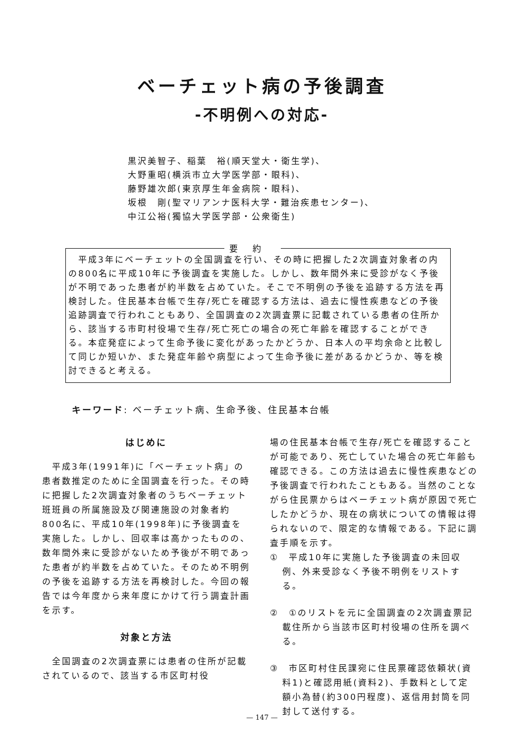ベーチェット病の予後調査
-不明例への対応-
黒沢美智子、稲葉　裕(順天堂大・衛生学)、
大野重昭(横浜市立大学医学部・眼科)、
藤野雄次郎(東京厚生年金病院・眼科)、
坂根　剛(聖マリアンナ医科大学・難治疾患センター)、
中江公裕(獨協大学医学部・公衆衛生)
要約
　平成3年にベーチェットの全国調査を行い、その時に把握した2次調査対象者の内の800名に平成10年に予後調査を実施した。しかし、数年間外来に受診がなく予後が不明であった患者が約半数を占めていた。そこで不明例の予後を追跡する方法を再検討した。住民基本台帳で生存/死亡を確認する方法は、過去に慢性疾患などの予後追跡調査で行われこともあり、全国調査の2次調査票に記載されている患者の住所から、該当する市町村役場で生存/死亡死亡の場合の死亡年齢を確認することができる。本症発症によって生命予後に変化があったかどうか、日本人の平均余命と比較して同じか短いか、また発症年齢や病型によって生命予後に差があるかどうか、等を検討できると考える。
キーワード: ベーチェット病、生命予後、住民基本台帳
はじめに
　平成3年(1991年)に「ベーチェット病」の患者数推定のために全国調査を行った。その時に把握した2次調査対象者のうちベーチェット班班員の所属施設及び関連施設の対象者約800名に、平成10年(1998年)に予後調査を実施した。しかし、回収率は高かったものの、数年間外来に受診がないため予後が不明であった患者が約半数を占めていた。そのため不明例の予後を追跡する方法を再検討した。今回の報告では今年度から来年度にかけて行う調査計画を示す。
対象と方法
　全国調査の2次調査票には患者の住所が記載されているので、該当する市区町村役
場の住民基本台帳で生存/死亡を確認することが可能であり、死亡していた場合の死亡年齢も確認できる。この方法は過去に慢性疾患などの予後調査で行われたこともある。当然のことながら住民票からはベーチェット病が原因で死亡したかどうか、現在の病状についての情報は得られないので、限定的な情報である。下記に調査手順を示す。
①　平成10年に実施した予後調査の未回収例、外来受診なく予後不明例をリストする。
②　①のリストを元に全国調査の2次調査票記載住所から当該市区町村役場の住所を調べる。
③　市区町村住民課宛に住民票確認依頼状(資料1)と確認用紙(資料2)、手数料として定額小為替(約300円程度)、返信用封筒を同封して送付する。
— 147 —